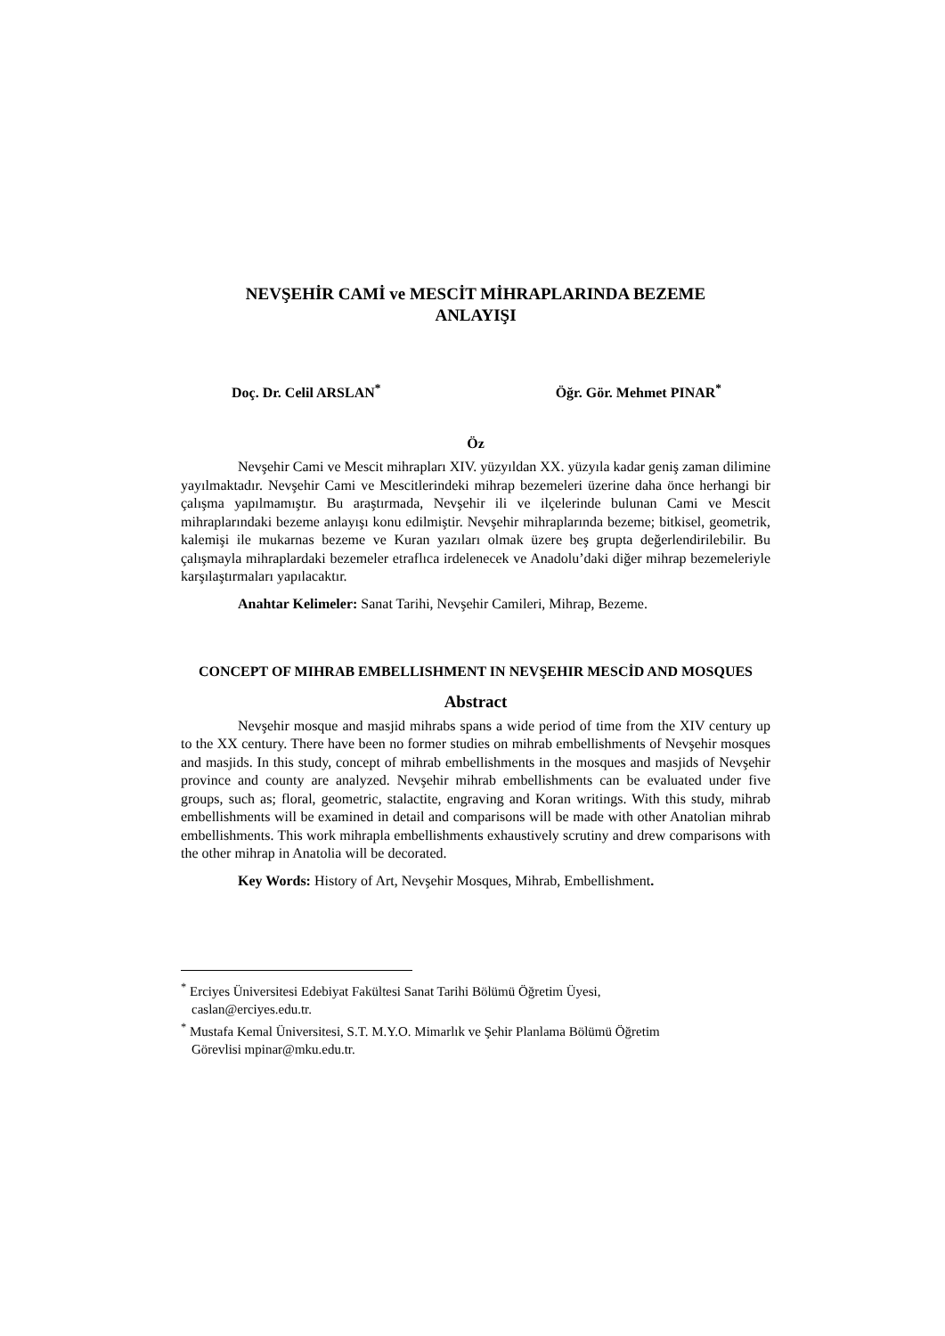NEVŞEHİR CAMİ ve MESCİT MİHRAPLARINDA BEZEME
ANLAYIŞI
Doç. Dr. Celil ARSLAN<sup>*</sup> Öğr. Gör. Mehmet PINAR<sup>*</sup>
Öz
Nevşehir Cami ve Mescit mihrapları XIV. yüzyıldan XX. yüzyıla kadar geniş zaman dilimine yayılmaktadır. Nevşehir Cami ve Mescitlerindeki mihrap bezemeleri üzerine daha önce herhangi bir çalışma yapılmamıştır. Bu araştırmada, Nevşehir ili ve ilçelerinde bulunan Cami ve Mescit mihraplarındaki bezeme anlayışı konu edilmiştir. Nevşehir mihraplarında bezeme; bitkisel, geometrik, kalemişi ile mukarnas bezeme ve Kuran yazıları olmak üzere beş grupta değerlendirilebilir. Bu çalışmayla mihraplardaki bezemeler etraflıca irdelenecek ve Anadolu’daki diğer mihrap bezemeleriyle karşılaştırmaları yapılacaktır.
Anahtar Kelimeler: Sanat Tarihi, Nevşehir Camileri, Mihrap, Bezeme.
CONCEPT OF MIHRAB EMBELLISHMENT IN NEVŞEHIR MESCİD AND MOSQUES
Abstract
Nevşehir mosque and masjid mihrabs spans a wide period of time from the XIV century up to the XX century. There have been no former studies on mihrab embellishments of Nevşehir mosques and masjids. In this study, concept of mihrab embellishments in the mosques and masjids of Nevşehir province and county are analyzed. Nevşehir mihrab embellishments can be evaluated under five groups, such as; floral, geometric, stalactite, engraving and Koran writings. With this study, mihrab embellishments will be examined in detail and comparisons will be made with other Anatolian mihrab embellishments. This work mihrapla embellishments exhaustively scrutiny and drew comparisons with the other mihrap in Anatolia will be decorated.
Key Words: History of Art, Nevşehir Mosques, Mihrab, Embellishment.
<sup>*</sup> Erciyes Üniversitesi Edebiyat Fakültesi Sanat Tarihi Bölümü Öğretim Üyesi,
caslan@erciyes.edu.tr.
<sup>*</sup> Mustafa Kemal Üniversitesi, S.T. M.Y.O. Mimarlık ve Şehir Planlama Bölümü Öğretim
Görevlisi mpinar@mku.edu.tr.